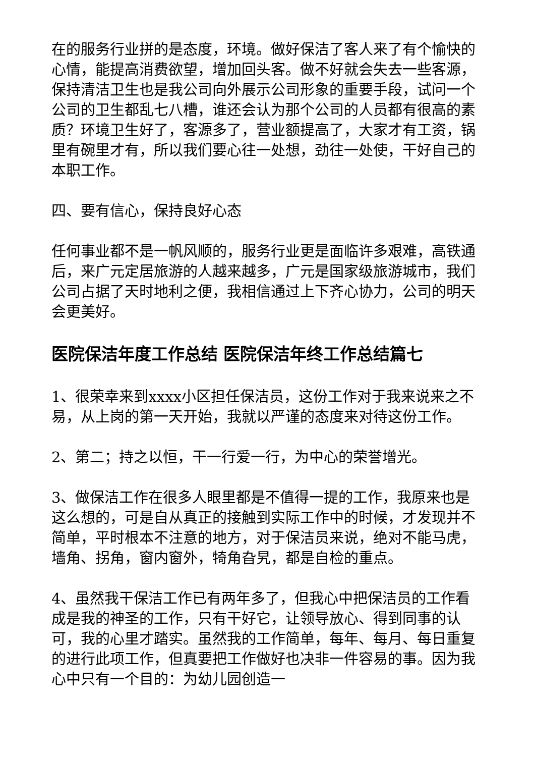在的服务行业拼的是态度，环境。做好保洁了客人来了有个愉快的心情，能提高消费欲望，增加回头客。做不好就会失去一些客源，保持清洁卫生也是我公司向外展示公司形象的重要手段，试问一个公司的卫生都乱七八槽，谁还会认为那个公司的人员都有很高的素质？环境卫生好了，客源多了，营业额提高了，大家才有工资，锅里有碗里才有，所以我们要心往一处想，劲往一处使，干好自己的本职工作。
四、要有信心，保持良好心态
任何事业都不是一帆风顺的，服务行业更是面临许多艰难，高铁通后，来广元定居旅游的人越来越多，广元是国家级旅游城市，我们公司占据了天时地利之便，我相信通过上下齐心协力，公司的明天会更美好。
医院保洁年度工作总结 医院保洁年终工作总结篇七
1、很荣幸来到xxxx小区担任保洁员，这份工作对于我来说来之不易，从上岗的第一天开始，我就以严谨的态度来对待这份工作。
2、第二；持之以恒，干一行爱一行，为中心的荣誉增光。
3、做保洁工作在很多人眼里都是不值得一提的工作，我原来也是这么想的，可是自从真正的接触到实际工作中的时候，才发现并不简单，平时根本不注意的地方，对于保洁员来说，绝对不能马虎，墙角、拐角，窗内窗外，犄角旮旯，都是自检的重点。
4、虽然我干保洁工作已有两年多了，但我心中把保洁员的工作看成是我的神圣的工作，只有干好它，让领导放心、得到同事的认可，我的心里才踏实。虽然我的工作简单，每年、每月、每日重复的进行此项工作，但真要把工作做好也决非一件容易的事。因为我心中只有一个目的：为幼儿园创造一